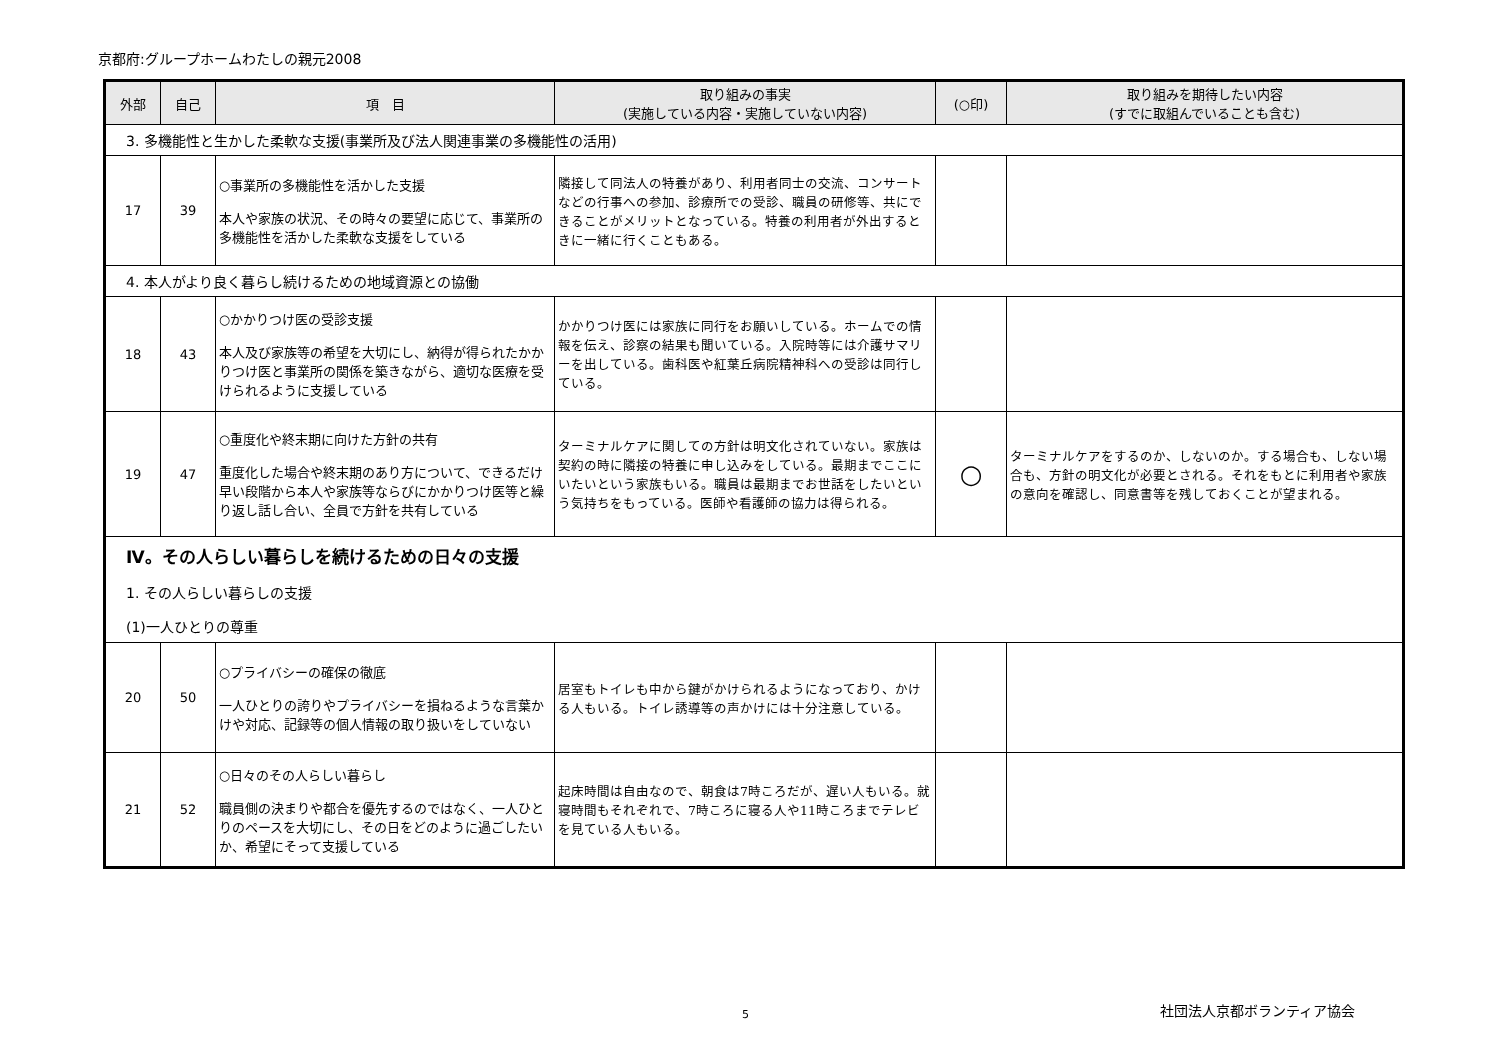京都府:グループホームわたしの親元2008
| 外部 | 自己 | 項 目 | 取り組みの事実 (実施している内容・実施していない内容) | (○印) | 取り組みを期待したい内容 (すでに取組んでいることも含む) |
| --- | --- | --- | --- | --- | --- |
| 3. 多機能性と生かした柔軟な支援(事業所及び法人関連事業の多機能性の活用) | | | | | |
| 17 | 39 | ○事業所の多機能性を活かした支援 本人や家族の状況、その時々の要望に応じて、事業所の多機能性を活かした柔軟な支援をしている | 隣接して同法人の特養があり、利用者同士の交流、コンサートなどの行事への参加、診療所での受診、職員の研修等、共にできることがメリットとなっている。特養の利用者が外出するときに一緒に行くこともある。 | | |
| 4. 本人がより良く暮らし続けるための地域資源との協働 | | | | | |
| 18 | 43 | ○かかりつけ医の受診支援 本人及び家族等の希望を大切にし、納得が得られたかかりつけ医と事業所の関係を築きながら、適切な医療を受けられるように支援している | かかりつけ医には家族に同行をお願いしている。ホームでの情報を伝え、診察の結果も聞いている。入院時等には介護サマリーを出している。歯科医や紅葉丘病院精神科への受診は同行している。 | | |
| 19 | 47 | ○重度化や終末期に向けた方針の共有 重度化した場合や終末期のあり方について、できるだけ早い段階から本人や家族等ならびにかかりつけ医等と繰り返し話し合い、全員で方針を共有している | ターミナルケアに関しての方針は明文化されていない。家族は契約の時に隣接の特養に申し込みをしている。最期までここにいたいという家族もいる。職員は最期までお世話をしたいという気持ちをもっている。医師や看護師の協力は得られる。 | ○ | ターミナルケアをするのか、しないのか。する場合も、しない場合も、方針の明文化が必要とされる。それをもとに利用者や家族の意向を確認し、同意書等を残しておくことが望まれる。 |
| Ⅳ。その人らしい暮らしを続けるための日々の支援 1. その人らしい暮らしの支援 (1)一人ひとりの尊重 | | | | | |
| 20 | 50 | ○プライバシーの確保の徹底 一人ひとりの誇りやプライバシーを損ねるような言葉かけや対応、記録等の個人情報の取り扱いをしていない | 居室もトイレも中から鍵がかけられるようになっており、かける人もいる。トイレ誘導等の声かけには十分注意している。 | | |
| 21 | 52 | ○日々のその人らしい暮らし 職員側の決まりや都合を優先するのではなく、一人ひとりのペースを大切にし、その日をどのように過ごしたいか、希望にそって支援している | 起床時間は自由なので、朝食は7時ころだが、遅い人もいる。就寝時間もそれぞれで、7時ころに寝る人や11時ころまでテレビを見ている人もいる。 | | |
5 社団法人京都ボランティア協会